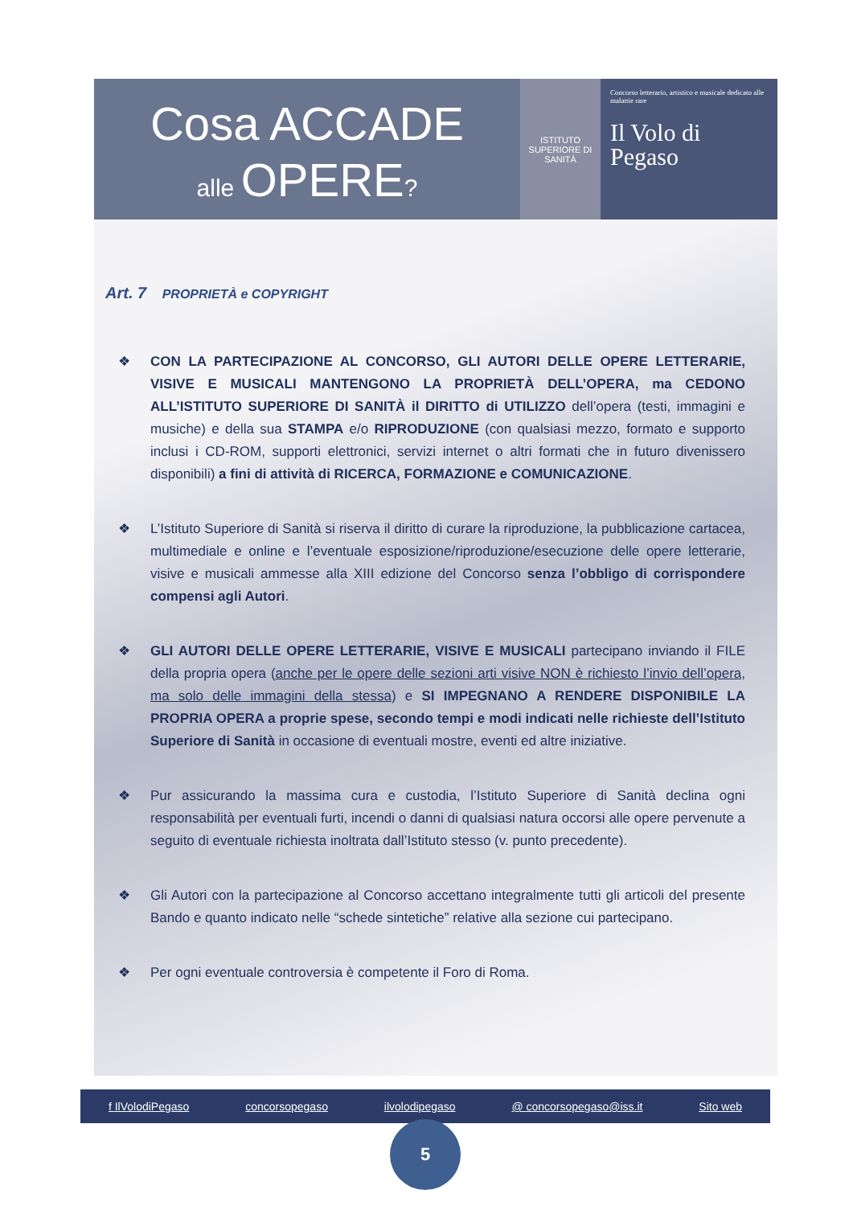Cosa ACCADE
alle OPERE?
ISTITUTO SUPERIORE DI SANITÀ
Concorso letterario, artistico e musicale dedicato alle malattie rare
Il Volo di
Pegaso
Art. 7 PROPRIETÀ e COPYRIGHT
❖ CON LA PARTECIPAZIONE AL CONCORSO, GLI AUTORI DELLE OPERE LETTERARIE, VISIVE E MUSICALI MANTENGONO LA PROPRIETÀ DELL’OPERA, ma CEDONO ALL’ISTITUTO SUPERIORE DI SANITÀ il DIRITTO di UTILIZZO dell’opera (testi, immagini e musiche) e della sua STAMPA e/o RIPRODUZIONE (con qualsiasi mezzo, formato e supporto inclusi i CD-ROM, supporti elettronici, servizi internet o altri formati che in futuro divenissero disponibili) a fini di attività di RICERCA, FORMAZIONE e COMUNICAZIONE.
❖ L’Istituto Superiore di Sanità si riserva il diritto di curare la riproduzione, la pubblicazione cartacea, multimediale e online e l’eventuale esposizione/riproduzione/esecuzione delle opere letterarie, visive e musicali ammesse alla XIII edizione del Concorso senza l’obbligo di corrispondere compensi agli Autori.
❖ GLI AUTORI DELLE OPERE LETTERARIE, VISIVE E MUSICALI partecipano inviando il FILE della propria opera (anche per le opere delle sezioni arti visive NON è richiesto l’invio dell’opera, ma solo delle immagini della stessa) e SI IMPEGNANO A RENDERE DISPONIBILE LA PROPRIA OPERA a proprie spese, secondo tempi e modi indicati nelle richieste dell’Istituto Superiore di Sanità in occasione di eventuali mostre, eventi ed altre iniziative.
❖ Pur assicurando la massima cura e custodia, l’Istituto Superiore di Sanità declina ogni responsabilità per eventuali furti, incendi o danni di qualsiasi natura occorsi alle opere pervenute a seguito di eventuale richiesta inoltrata dall’Istituto stesso (v. punto precedente).
❖ Gli Autori con la partecipazione al Concorso accettano integralmente tutti gli articoli del presente Bando e quanto indicato nelle “schede sintetiche” relative alla sezione cui partecipano.
❖ Per ogni eventuale controversia è competente il Foro di Roma.
f IlVolodiPegaso concorsopegaso ilvolodipegaso @ concorsopegaso@iss.it Sito web
5